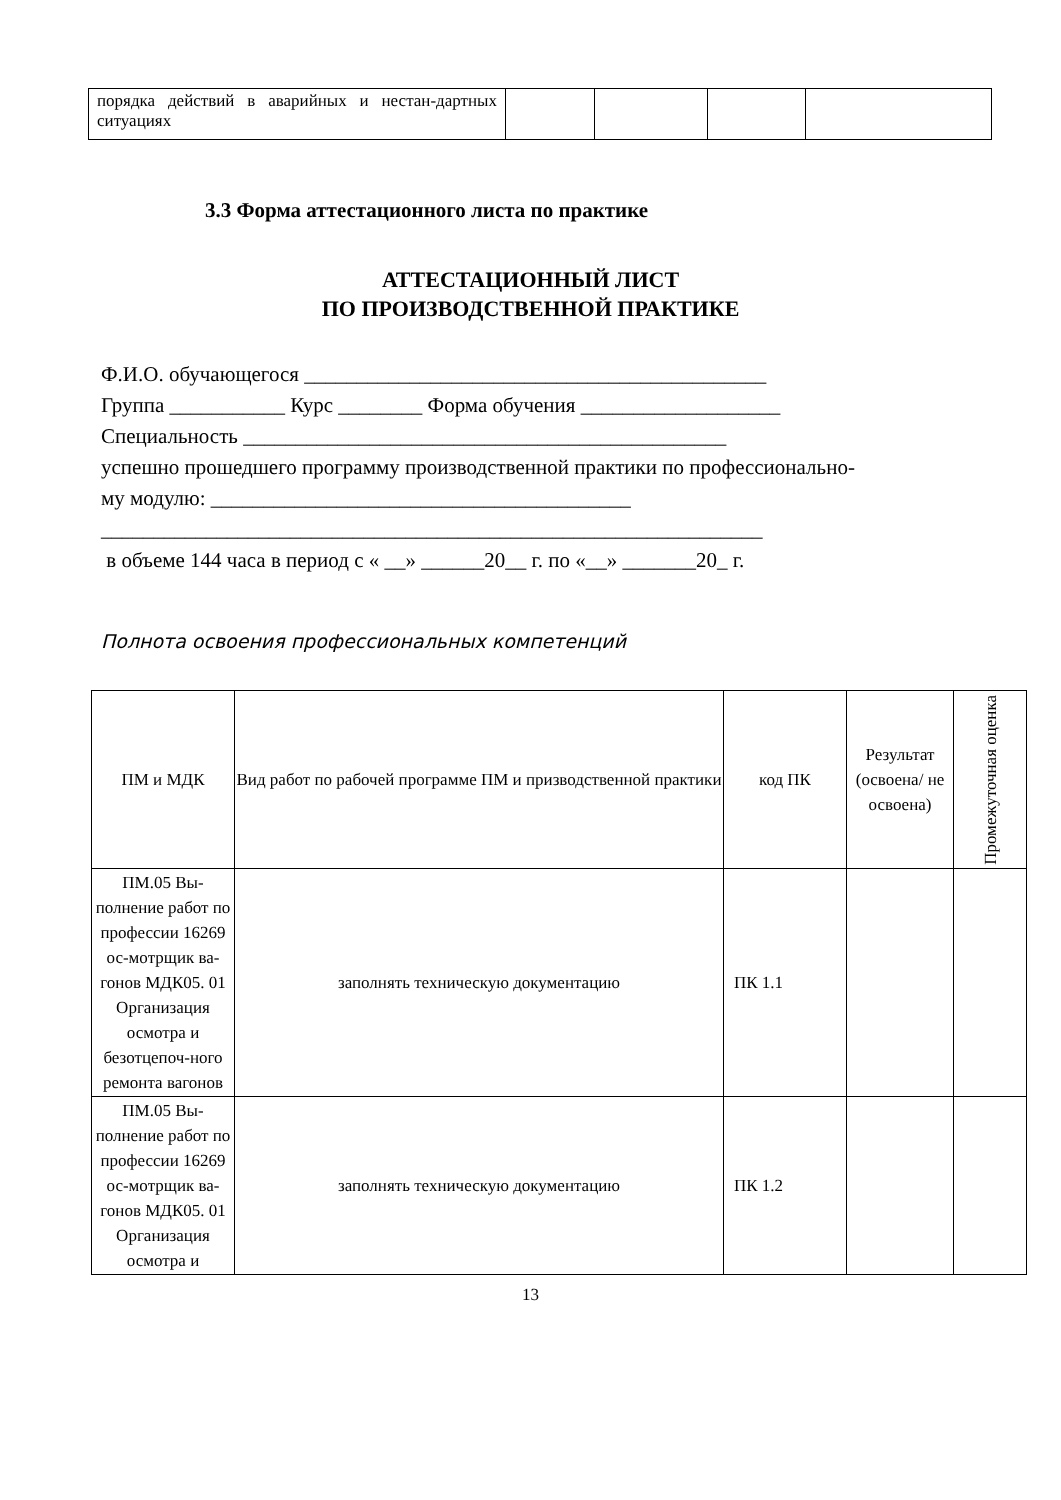| порядка действий в аварийных и нестан-дартных ситуациях | | | | |
3.3 Форма аттестационного листа по практике
АТТЕСТАЦИОННЫЙ ЛИСТ
ПО ПРОИЗВОДСТВЕННОЙ ПРАКТИКЕ
Ф.И.О. обучающегося ____________________________________________
Группа ___________ Курс ________ Форма обучения ___________________
Специальность ______________________________________________
успешно прошедшего программу производственной практики по профессионально-
му модулю: ________________________________________
_______________________________________________________________
в объеме 144 часа в период с « __» ______20__ г. по «__» _______20_ г.
Полнота освоения профессиональных компетенций
| ПМ и МДК | Вид работ по рабочей программе ПМ и призводственной практики | код ПК | Результат (освоена/ не освоена) | Промежуточная оценка |
| --- | --- | --- | --- | --- |
| ПМ.05 Вы-полнение работ по профессии 16269 ос-мотрщик ва-гонов МДК05. 01 Организация осмотра и безотцепоч-ного ремонта вагонов | заполнять техническую документацию | ПК 1.1 | | |
| ПМ.05 Вы-полнение работ по профессии 16269 ос-мотрщик ва-гонов МДК05. 01 Организация осмотра и | заполнять техническую документацию | ПК 1.2 | | |
13